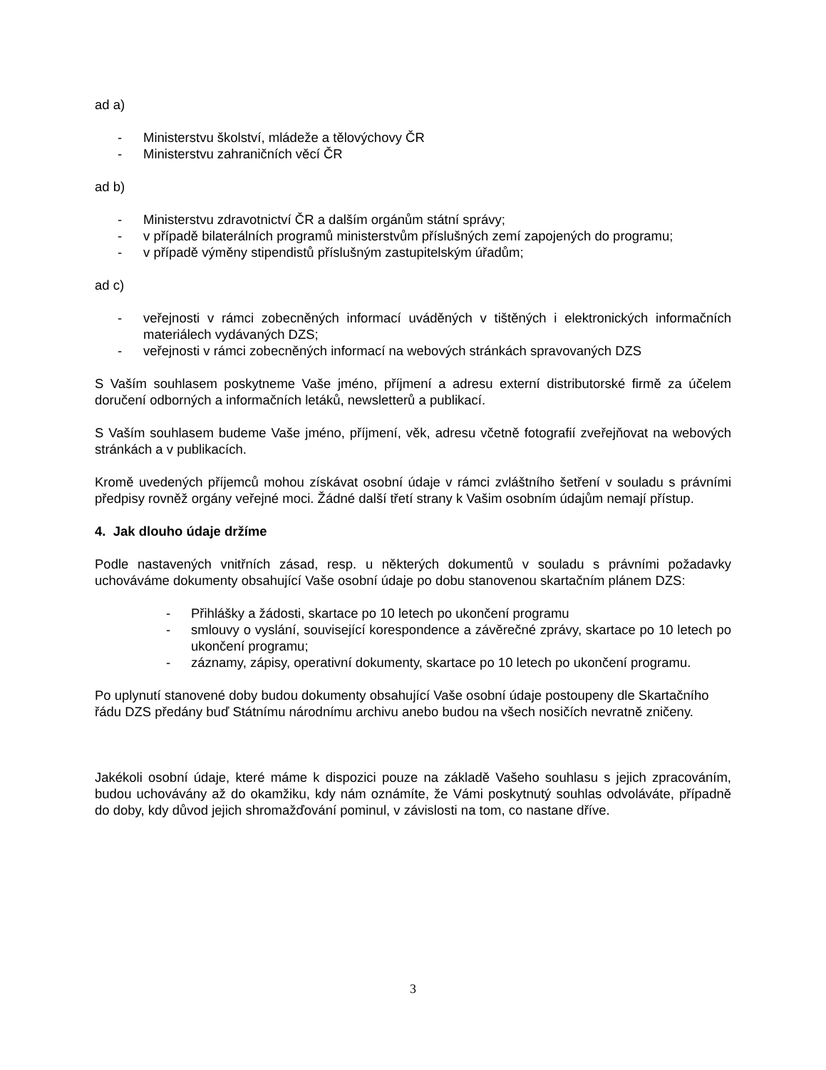ad a)
- Ministerstvu školství, mládeže a tělovýchovy ČR
- Ministerstvu zahraničních věcí ČR
ad b)
- Ministerstvu zdravotnictví ČR a dalším orgánům státní správy;
- v případě bilaterálních programů ministerstvům příslušných zemí zapojených do programu;
- v případě výměny stipendistů příslušným zastupitelským úřadům;
ad c)
- veřejnosti v rámci zobecněných informací uváděných v tištěných i elektronických informačních materiálech vydávaných DZS;
- veřejnosti v rámci zobecněných informací na webových stránkách spravovaných DZS
S Vaším souhlasem poskytneme Vaše jméno, příjmení a adresu externí distributorské firmě za účelem doručení odborných a informačních letáků, newsletterů a publikací.
S Vaším souhlasem budeme Vaše jméno, příjmení, věk, adresu včetně fotografií zveřejňovat na webových stránkách a v publikacích.
Kromě uvedených příjemců mohou získávat osobní údaje v rámci zvláštního šetření v souladu s právními předpisy rovněž orgány veřejné moci. Žádné další třetí strany k Vašim osobním údajům nemají přístup.
4. Jak dlouho údaje držíme
Podle nastavených vnitřních zásad, resp. u některých dokumentů v souladu s právními požadavky uchováváme dokumenty obsahující Vaše osobní údaje po dobu stanovenou skartačním plánem DZS:
- Přihlášky a žádosti, skartace po 10 letech po ukončení programu
- smlouvy o vyslání, související korespondence a závěrečné zprávy, skartace po 10 letech po ukončení programu;
- záznamy, zápisy, operativní dokumenty, skartace po 10 letech po ukončení programu.
Po uplynutí stanovené doby budou dokumenty obsahující Vaše osobní údaje postoupeny dle Skartačního řádu DZS předány buď Státnímu národnímu archivu anebo budou na všech nosičích nevratně zničeny.
Jakékoli osobní údaje, které máme k dispozici pouze na základě Vašeho souhlasu s jejich zpracováním, budou uchovávány až do okamžiku, kdy nám oznámíte, že Vámi poskytnutý souhlas odvoláváte, případně do doby, kdy důvod jejich shromažďování pominul, v závislosti na tom, co nastane dříve.
3